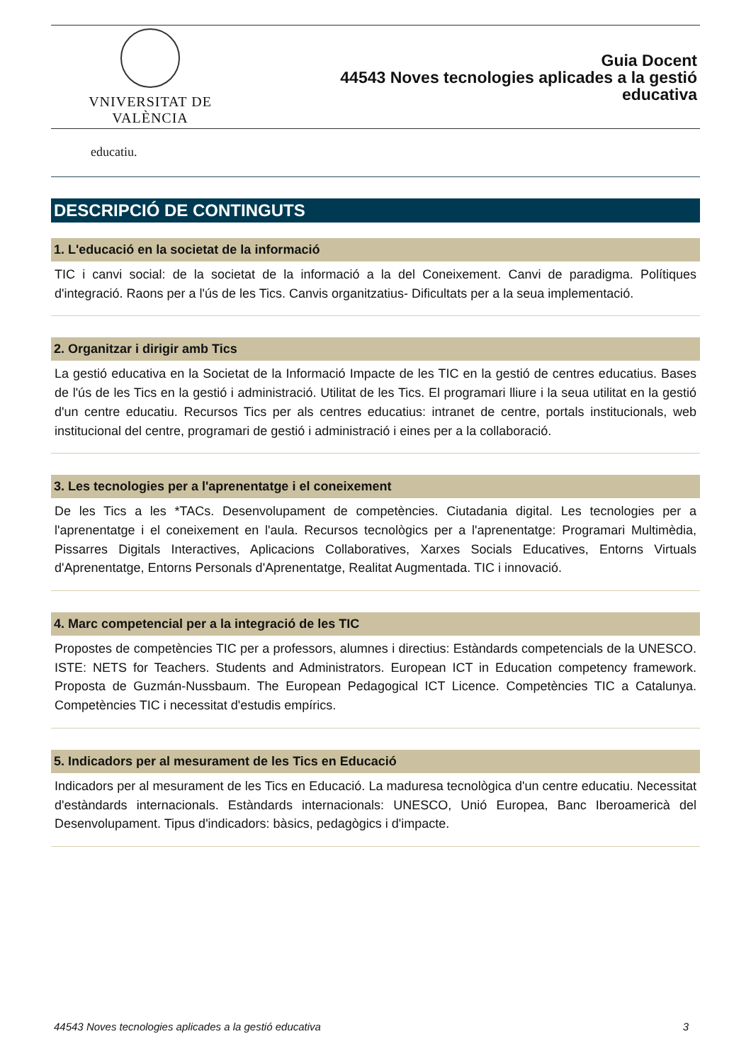VNIVERSITAT DE VALÈNCIA
Guia Docent
44543 Noves tecnologies aplicades a la gestió
educativa
educatiu.
DESCRIPCIÓ DE CONTINGUTS
1. L'educació en la societat de la informació
TIC i canvi social: de la societat de la informació a la del Coneixement. Canvi de paradigma. Polítiques d'integració. Raons per a l'ús de les Tics. Canvis organitzatius- Dificultats per a la seua implementació.
2. Organitzar i dirigir amb Tics
La gestió educativa en la Societat de la Informació Impacte de les TIC en la gestió de centres educatius. Bases de l'ús de les Tics en la gestió i administració. Utilitat de les Tics. El programari lliure i la seua utilitat en la gestió d'un centre educatiu. Recursos Tics per als centres educatius: intranet de centre, portals institucionals, web institucional del centre, programari de gestió i administració i eines per a la collaboració.
3. Les tecnologies per a l'aprenentatge i el coneixement
De les Tics a les *TACs. Desenvolupament de competències. Ciutadania digital. Les tecnologies per a l'aprenentatge i el coneixement en l'aula. Recursos tecnològics per a l'aprenentatge: Programari Multimèdia, Pissarres Digitals Interactives, Aplicacions Collaboratives, Xarxes Socials Educatives, Entorns Virtuals d'Aprenentatge, Entorns Personals d'Aprenentatge, Realitat Augmentada. TIC i innovació.
4. Marc competencial per a la integració de les TIC
Propostes de competències TIC per a professors, alumnes i directius: Estàndards competencials de la UNESCO. ISTE: NETS for Teachers. Students and Administrators. European ICT in Education competency framework. Proposta de Guzmán-Nussbaum. The European Pedagogical ICT Licence. Competències TIC a Catalunya. Competències TIC i necessitat d'estudis empírics.
5. Indicadors per al mesurament de les Tics en Educació
Indicadors per al mesurament de les Tics en Educació. La maduresa tecnològica d'un centre educatiu. Necessitat d'estàndards internacionals. Estàndards internacionals: UNESCO, Unió Europea, Banc Iberoamericà del Desenvolupament. Tipus d'indicadors: bàsics, pedagògics i d'impacte.
44543 Noves tecnologies aplicades a la gestió educativa 3